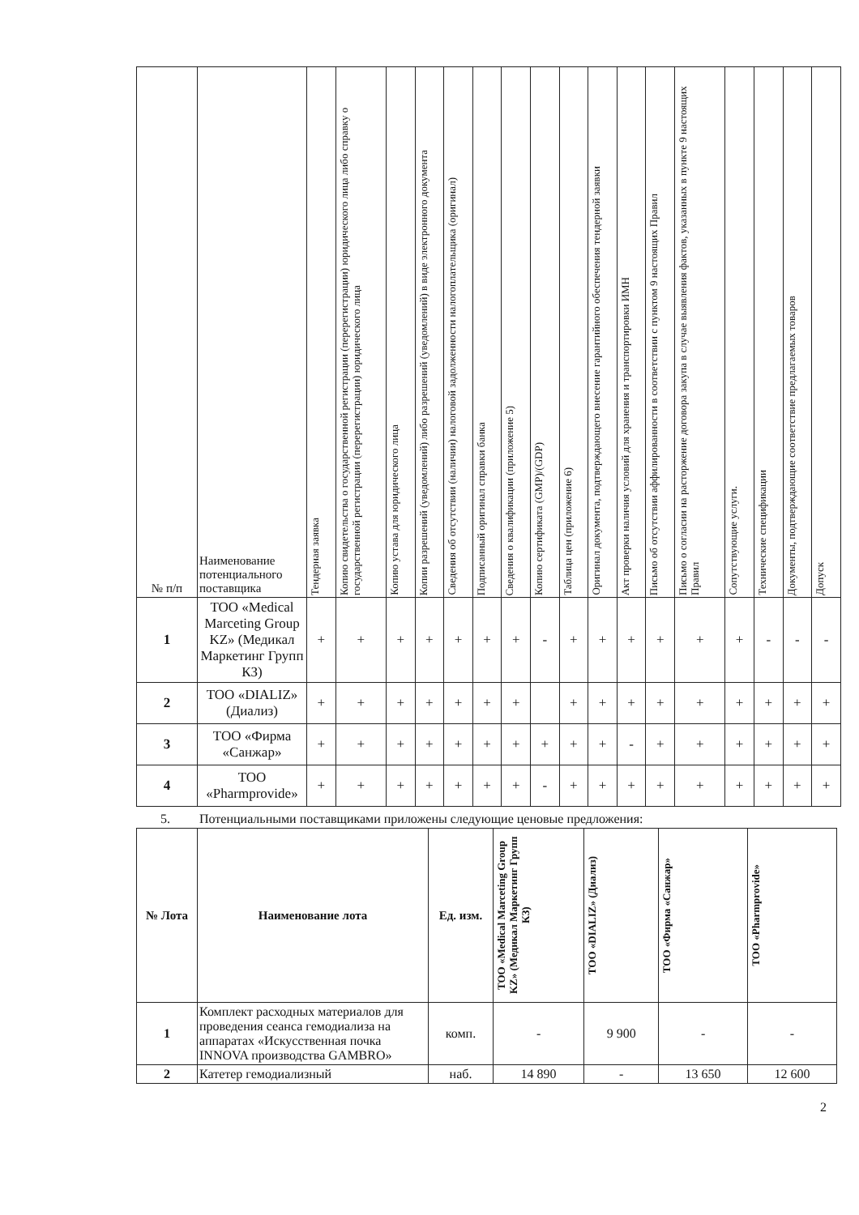| № п/п | Наименование потенциального поставщика | Тендерная заявка | Копию свидетельства о государственной регистрации (перерегистрации) юридического лица либо справку о государственной регистрации (перерегистрации) юридического лица | Копию устава для юридического лица | Копии разрешений (уведомлений) либо разрешений (уведомлений) в виде электронного документа | Сведения об отсутствии (наличии) налоговой задолженности налогоплательщика (оригинал) | Подписанный оригинал справки банка | Сведения о квалификации (приложение 5) | Копию сертификата (GMP)/(GDP) | Таблица цен (приложение 6) | Оригинал документа, подтверждающего внесение гарантийного обеспечения тендерной заявки | Акт проверки наличия условий для хранения и транспортировки ИМН | Письмо об отсутствии аффилированности в соответствии с пунктом 9 настоящих Правил | Письмо о согласии на расторжение договора закупа в случае выявления фактов, указанных в пункте 9 настоящих Правил | Сопутствующие услуги. | Технические спецификации | Документы, подтверждающие соответствие предлагаемых товаров | Допуск |
| --- | --- | --- | --- | --- | --- | --- | --- | --- | --- | --- | --- | --- | --- | --- | --- | --- | --- | --- |
| 1 | ТОО «Medical Marceting Group KZ» (Медикал Маркетинг Групп КЗ) | + | + | + | + | + | + | + | - | + | + | + | + | + | + | - | - | - |
| 2 | ТОО «DIALIZ» (Диализ) | + | + | + | + | + | + | + | | + | + | + | + | + | + | + | + | + |
| 3 | ТОО «Фирма «Санжар» | + | + | + | + | + | + | + | + | + | + | - | + | + | + | + | + | + |
| 4 | ТОО «Pharmprovide» | + | + | + | + | + | + | + | - | + | + | + | + | + | + | + | + | + |
5. Потенциальными поставщиками приложены следующие ценовые предложения:
| № Лота | Наименование лота | Ед. изм. | ТОО «Medical Marceting Group KZ» (Медикал Маркетинг Групп КЗ) | ТОО «DIALIZ» (Диализ) | ТОО «Фирма «Санжар» | ТОО «Pharmprovide» |
| --- | --- | --- | --- | --- | --- | --- |
| 1 | Комплект расходных материалов для проведения сеанса гемодиализа на аппаратах «Искусственная почка INNOVA производства GAMBRO» | комп. | - | 9 900 | - | - |
| 2 | Катетер гемодиализный | наб. | 14 890 | - | 13 650 | 12 600 |
2